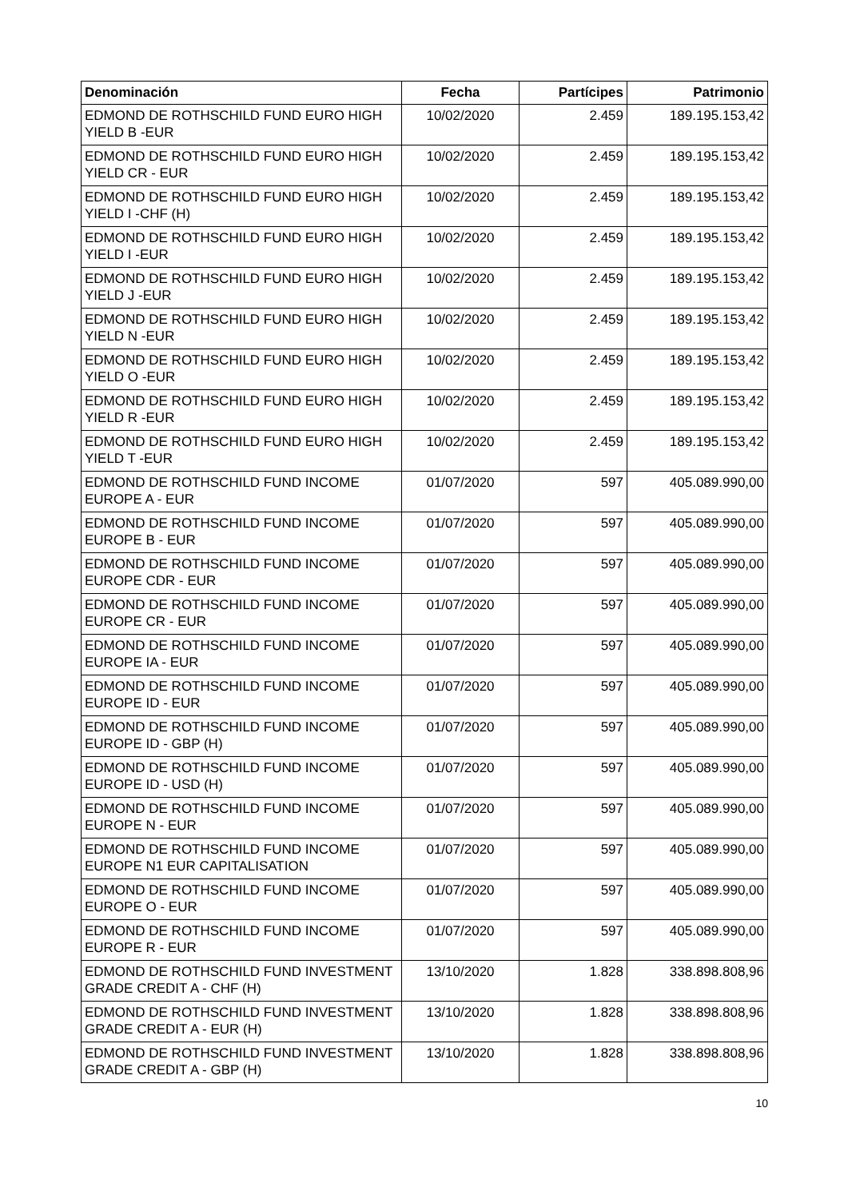| Denominación | Fecha | Partícipes | Patrimonio |
| --- | --- | --- | --- |
| EDMOND DE ROTHSCHILD FUND EURO HIGH YIELD B -EUR | 10/02/2020 | 2.459 | 189.195.153,42 |
| EDMOND DE ROTHSCHILD FUND EURO HIGH YIELD CR - EUR | 10/02/2020 | 2.459 | 189.195.153,42 |
| EDMOND DE ROTHSCHILD FUND EURO HIGH YIELD I -CHF (H) | 10/02/2020 | 2.459 | 189.195.153,42 |
| EDMOND DE ROTHSCHILD FUND EURO HIGH YIELD I -EUR | 10/02/2020 | 2.459 | 189.195.153,42 |
| EDMOND DE ROTHSCHILD FUND EURO HIGH YIELD J -EUR | 10/02/2020 | 2.459 | 189.195.153,42 |
| EDMOND DE ROTHSCHILD FUND EURO HIGH YIELD N -EUR | 10/02/2020 | 2.459 | 189.195.153,42 |
| EDMOND DE ROTHSCHILD FUND EURO HIGH YIELD O -EUR | 10/02/2020 | 2.459 | 189.195.153,42 |
| EDMOND DE ROTHSCHILD FUND EURO HIGH YIELD R -EUR | 10/02/2020 | 2.459 | 189.195.153,42 |
| EDMOND DE ROTHSCHILD FUND EURO HIGH YIELD T -EUR | 10/02/2020 | 2.459 | 189.195.153,42 |
| EDMOND DE ROTHSCHILD FUND INCOME EUROPE A - EUR | 01/07/2020 | 597 | 405.089.990,00 |
| EDMOND DE ROTHSCHILD FUND INCOME EUROPE B - EUR | 01/07/2020 | 597 | 405.089.990,00 |
| EDMOND DE ROTHSCHILD FUND INCOME EUROPE CDR - EUR | 01/07/2020 | 597 | 405.089.990,00 |
| EDMOND DE ROTHSCHILD FUND INCOME EUROPE CR - EUR | 01/07/2020 | 597 | 405.089.990,00 |
| EDMOND DE ROTHSCHILD FUND INCOME EUROPE IA - EUR | 01/07/2020 | 597 | 405.089.990,00 |
| EDMOND DE ROTHSCHILD FUND INCOME EUROPE ID - EUR | 01/07/2020 | 597 | 405.089.990,00 |
| EDMOND DE ROTHSCHILD FUND INCOME EUROPE ID - GBP (H) | 01/07/2020 | 597 | 405.089.990,00 |
| EDMOND DE ROTHSCHILD FUND INCOME EUROPE ID - USD (H) | 01/07/2020 | 597 | 405.089.990,00 |
| EDMOND DE ROTHSCHILD FUND INCOME EUROPE N - EUR | 01/07/2020 | 597 | 405.089.990,00 |
| EDMOND DE ROTHSCHILD FUND INCOME EUROPE N1 EUR CAPITALISATION | 01/07/2020 | 597 | 405.089.990,00 |
| EDMOND DE ROTHSCHILD FUND INCOME EUROPE O - EUR | 01/07/2020 | 597 | 405.089.990,00 |
| EDMOND DE ROTHSCHILD FUND INCOME EUROPE R - EUR | 01/07/2020 | 597 | 405.089.990,00 |
| EDMOND DE ROTHSCHILD FUND INVESTMENT GRADE CREDIT A - CHF (H) | 13/10/2020 | 1.828 | 338.898.808,96 |
| EDMOND DE ROTHSCHILD FUND INVESTMENT GRADE CREDIT A - EUR (H) | 13/10/2020 | 1.828 | 338.898.808,96 |
| EDMOND DE ROTHSCHILD FUND INVESTMENT GRADE CREDIT A - GBP (H) | 13/10/2020 | 1.828 | 338.898.808,96 |
10